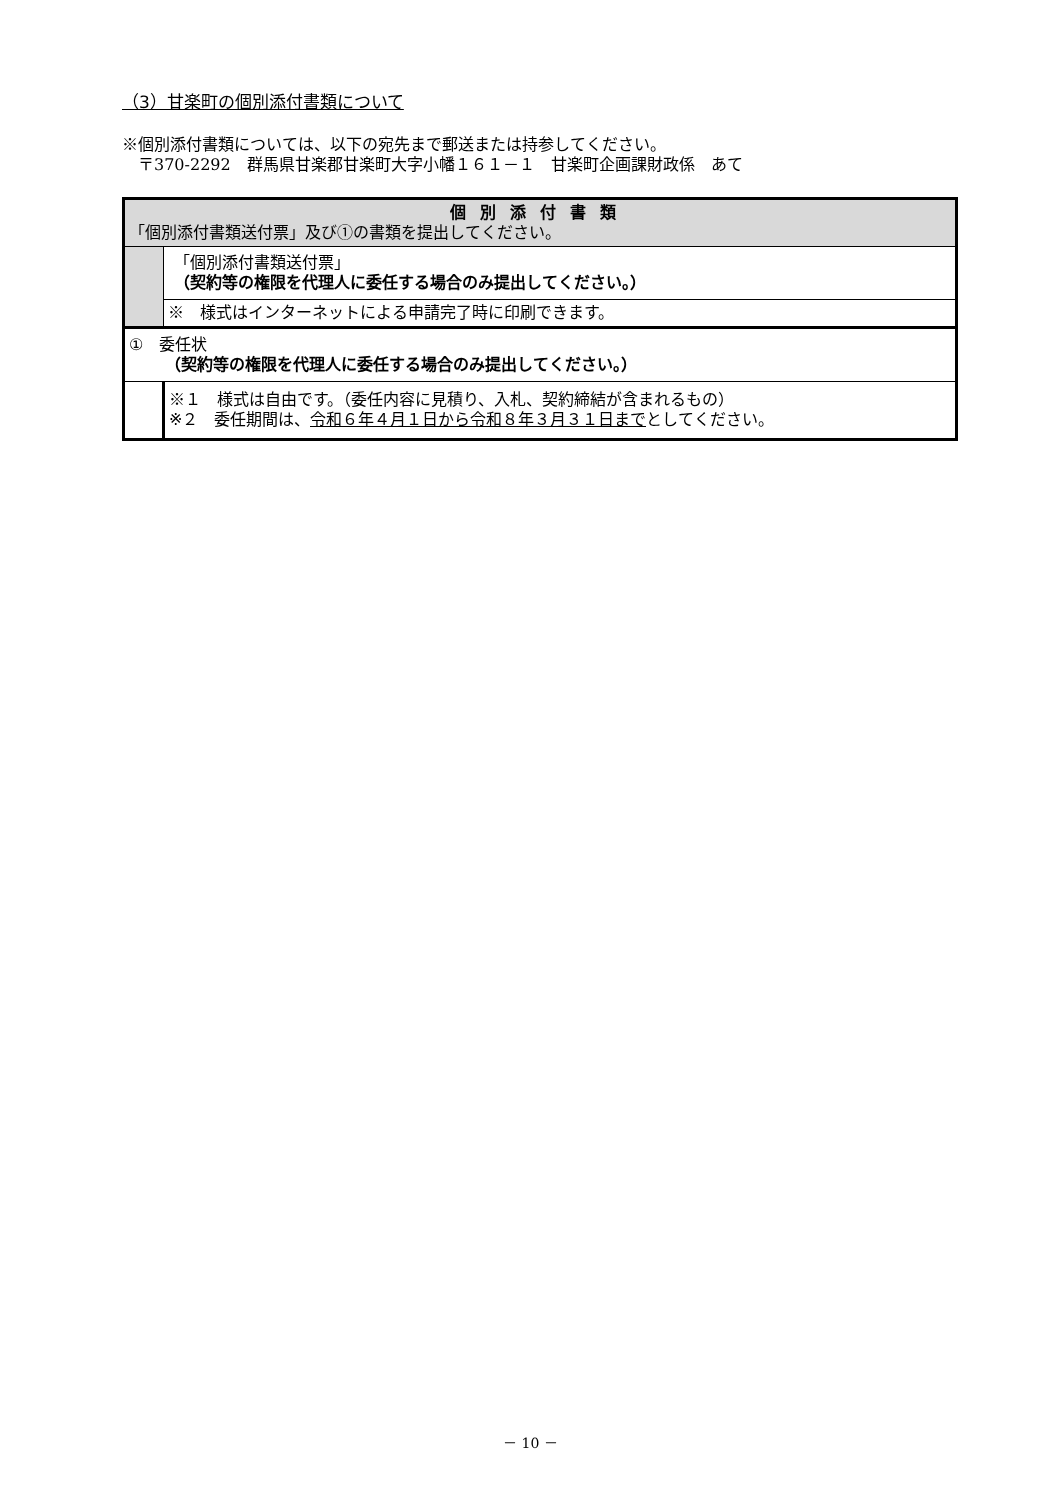（3）甘楽町の個別添付書類について
※個別添付書類については、以下の宛先まで郵送または持参してください。
　〒370-2292　群馬県甘楽郡甘楽町大字小幡１６１－１　甘楽町企画課財政係　あて
| 個別添付書類 「個別添付書類送付票」及び①の書類を提出してください。 | |
| | 「個別添付書類送付票」 （契約等の権限を代理人に委任する場合のみ提出してください。） |
| | ※ 様式はインターネットによる申請完了時に印刷できます。 |
| ① 委任状 （契約等の権限を代理人に委任する場合のみ提出してください。） | |
| | ※１ 様式は自由です。（委任内容に見積り、入札、契約締結が含まれるもの） ※２ 委任期間は、 令和６年４月１日から令和８年３月３１日まで としてください。 |
－ 10 －